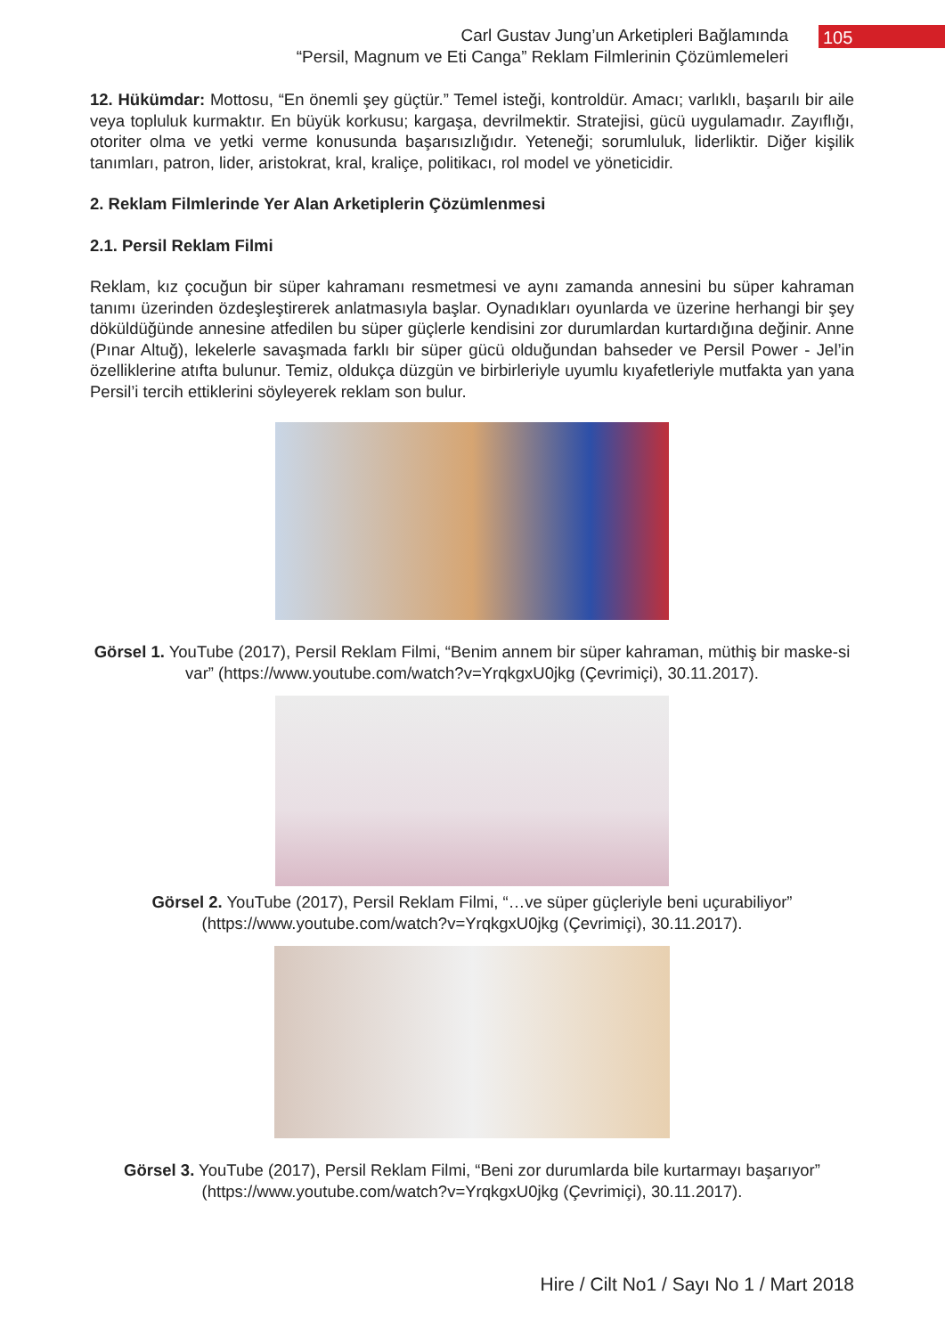Carl Gustav Jung’un Arketipleri Bağlamında
“Persil, Magnum ve Eti Canga” Reklam Filmlerinin Çözümlemeleri
105
12. Hükümdar: Mottosu, “En önemli şey güçtür.” Temel isteği, kontroldür. Amacı; varlıklı, başarılı bir aile veya topluluk kurmaktır. En büyük korkusu; kargaşa, devrilmektir. Stratejisi, gücü uygulamadır. Zayıflığı, otoriter olma ve yetki verme konusunda başarısızlığıdır. Yeteneği; sorumluluk, liderliktir. Diğer kişilik tanımları, patron, lider, aristokrat, kral, kraliçe, politikacı, rol model ve yöneticidir.
2. Reklam Filmlerinde Yer Alan Arketiplerin Çözümlenmesi
2.1. Persil Reklam Filmi
Reklam, kız çocuğun bir süper kahramanı resmetmesi ve aynı zamanda annesini bu süper kahraman tanımı üzerinden özdeşleştirerek anlatmasıyla başlar. Oynadıkları oyunlarda ve üzerine herhangi bir şey döküldüğünde annesine atfedilen bu süper güçlerle kendisini zor durumlardan kurtardığına değinir. Anne (Pınar Altuğ), lekelerle savaşmada farklı bir süper gücü olduğundan bahseder ve Persil Power - Jel’in özelliklerine atıfta bulunur. Temiz, oldukça düzgün ve birbirleriyle uyumlu kıyafetleriyle mutfakta yan yana Persil’i tercih ettiklerini söyleyerek reklam son bulur.
Görsel 1. YouTube (2017), Persil Reklam Filmi, “Benim annem bir süper kahraman, müthiş bir maske-si var” (https://www.youtube.com/watch?v=YrqkgxU0jkg (Çevrimiçi), 30.11.2017).
Görsel 2. YouTube (2017), Persil Reklam Filmi, “…ve süper güçleriyle beni uçurabiliyor” (https://www.youtube.com/watch?v=YrqkgxU0jkg (Çevrimiçi), 30.11.2017).
Görsel 3. YouTube (2017), Persil Reklam Filmi, “Beni zor durumlarda bile kurtarmayı başarıyor” (https://www.youtube.com/watch?v=YrqkgxU0jkg (Çevrimiçi), 30.11.2017).
Hire / Cilt No1 / Sayı No 1 / Mart 2018